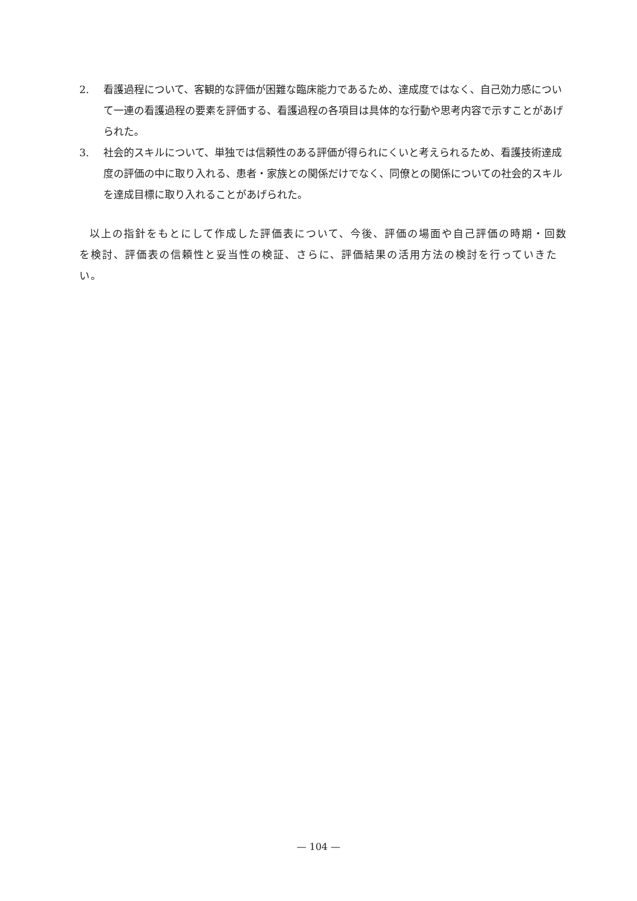2. 看護過程について、客観的な評価が困難な臨床能力であるため、達成度ではなく、自己効力感について一連の看護過程の要素を評価する、看護過程の各項目は具体的な行動や思考内容で示すことがあげられた。
3. 社会的スキルについて、単独では信頼性のある評価が得られにくいと考えられるため、看護技術達成度の評価の中に取り入れる、患者・家族との関係だけでなく、同僚との関係についての社会的スキルを達成目標に取り入れることがあげられた。
以上の指針をもとにして作成した評価表について、今後、評価の場面や自己評価の時期・回数を検討、評価表の信頼性と妥当性の検証、さらに、評価結果の活用方法の検討を行っていきたい。
— 104 —